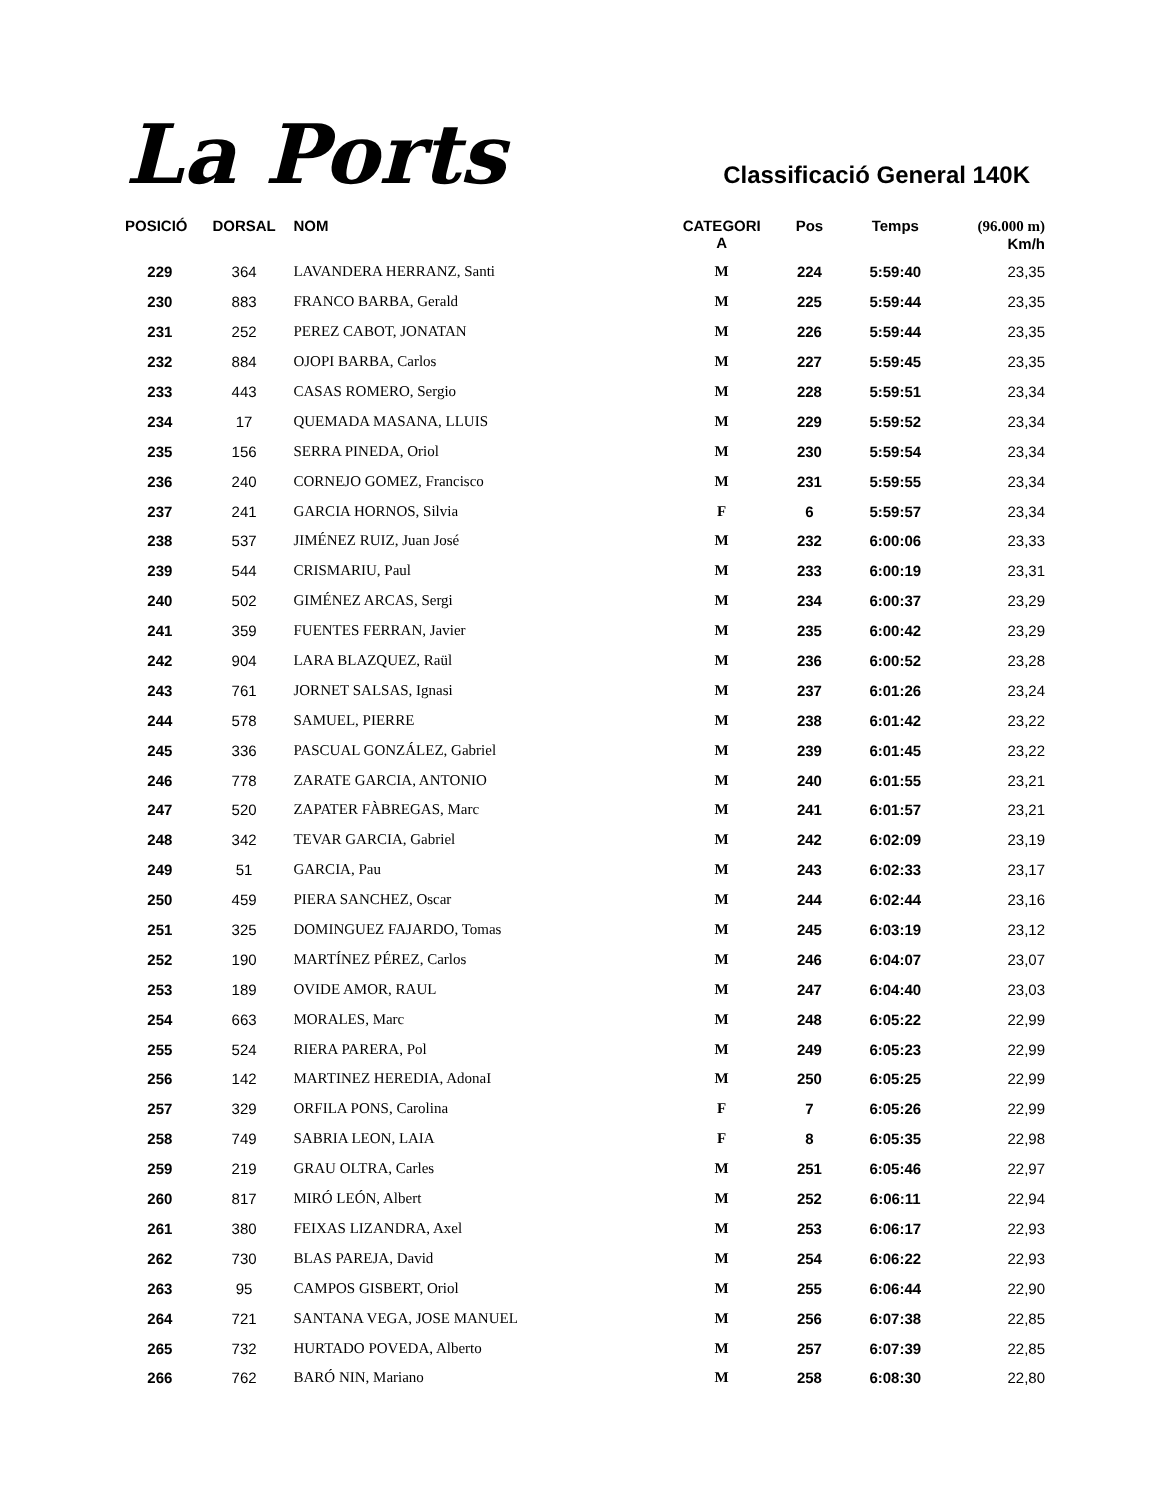La Ports
Classificació General 140K
| POSICIÓ | DORSAL | NOM | CATEGORI A | Pos | Temps | (96.000 m) Km/h |
| --- | --- | --- | --- | --- | --- | --- |
| 229 | 364 | LAVANDERA HERRANZ, Santi | M | 224 | 5:59:40 | 23,35 |
| 230 | 883 | FRANCO BARBA, Gerald | M | 225 | 5:59:44 | 23,35 |
| 231 | 252 | PEREZ CABOT, JONATAN | M | 226 | 5:59:44 | 23,35 |
| 232 | 884 | OJOPI BARBA, Carlos | M | 227 | 5:59:45 | 23,35 |
| 233 | 443 | CASAS ROMERO, Sergio | M | 228 | 5:59:51 | 23,34 |
| 234 | 17 | QUEMADA MASANA, LLUIS | M | 229 | 5:59:52 | 23,34 |
| 235 | 156 | SERRA PINEDA, Oriol | M | 230 | 5:59:54 | 23,34 |
| 236 | 240 | CORNEJO GOMEZ, Francisco | M | 231 | 5:59:55 | 23,34 |
| 237 | 241 | GARCIA HORNOS, Silvia | F | 6 | 5:59:57 | 23,34 |
| 238 | 537 | JIMÉNEZ RUIZ, Juan José | M | 232 | 6:00:06 | 23,33 |
| 239 | 544 | CRISMARIU, Paul | M | 233 | 6:00:19 | 23,31 |
| 240 | 502 | GIMÉNEZ ARCAS, Sergi | M | 234 | 6:00:37 | 23,29 |
| 241 | 359 | FUENTES FERRAN, Javier | M | 235 | 6:00:42 | 23,29 |
| 242 | 904 | LARA BLAZQUEZ, Raül | M | 236 | 6:00:52 | 23,28 |
| 243 | 761 | JORNET SALSAS, Ignasi | M | 237 | 6:01:26 | 23,24 |
| 244 | 578 | SAMUEL, PIERRE | M | 238 | 6:01:42 | 23,22 |
| 245 | 336 | PASCUAL GONZÁLEZ, Gabriel | M | 239 | 6:01:45 | 23,22 |
| 246 | 778 | ZARATE GARCIA, ANTONIO | M | 240 | 6:01:55 | 23,21 |
| 247 | 520 | ZAPATER FÀBREGAS, Marc | M | 241 | 6:01:57 | 23,21 |
| 248 | 342 | TEVAR GARCIA, Gabriel | M | 242 | 6:02:09 | 23,19 |
| 249 | 51 | GARCIA, Pau | M | 243 | 6:02:33 | 23,17 |
| 250 | 459 | PIERA SANCHEZ, Oscar | M | 244 | 6:02:44 | 23,16 |
| 251 | 325 | DOMINGUEZ FAJARDO, Tomas | M | 245 | 6:03:19 | 23,12 |
| 252 | 190 | MARTÍNEZ PÉREZ, Carlos | M | 246 | 6:04:07 | 23,07 |
| 253 | 189 | OVIDE AMOR, RAUL | M | 247 | 6:04:40 | 23,03 |
| 254 | 663 | MORALES, Marc | M | 248 | 6:05:22 | 22,99 |
| 255 | 524 | RIERA PARERA, Pol | M | 249 | 6:05:23 | 22,99 |
| 256 | 142 | MARTINEZ HEREDIA, AdonaI | M | 250 | 6:05:25 | 22,99 |
| 257 | 329 | ORFILA PONS, Carolina | F | 7 | 6:05:26 | 22,99 |
| 258 | 749 | SABRIA LEON, LAIA | F | 8 | 6:05:35 | 22,98 |
| 259 | 219 | GRAU OLTRA, Carles | M | 251 | 6:05:46 | 22,97 |
| 260 | 817 | MIRÓ LEÓN, Albert | M | 252 | 6:06:11 | 22,94 |
| 261 | 380 | FEIXAS LIZANDRA, Axel | M | 253 | 6:06:17 | 22,93 |
| 262 | 730 | BLAS PAREJA, David | M | 254 | 6:06:22 | 22,93 |
| 263 | 95 | CAMPOS GISBERT, Oriol | M | 255 | 6:06:44 | 22,90 |
| 264 | 721 | SANTANA VEGA, JOSE MANUEL | M | 256 | 6:07:38 | 22,85 |
| 265 | 732 | HURTADO POVEDA, Alberto | M | 257 | 6:07:39 | 22,85 |
| 266 | 762 | BARÓ NIN, Mariano | M | 258 | 6:08:30 | 22,80 |